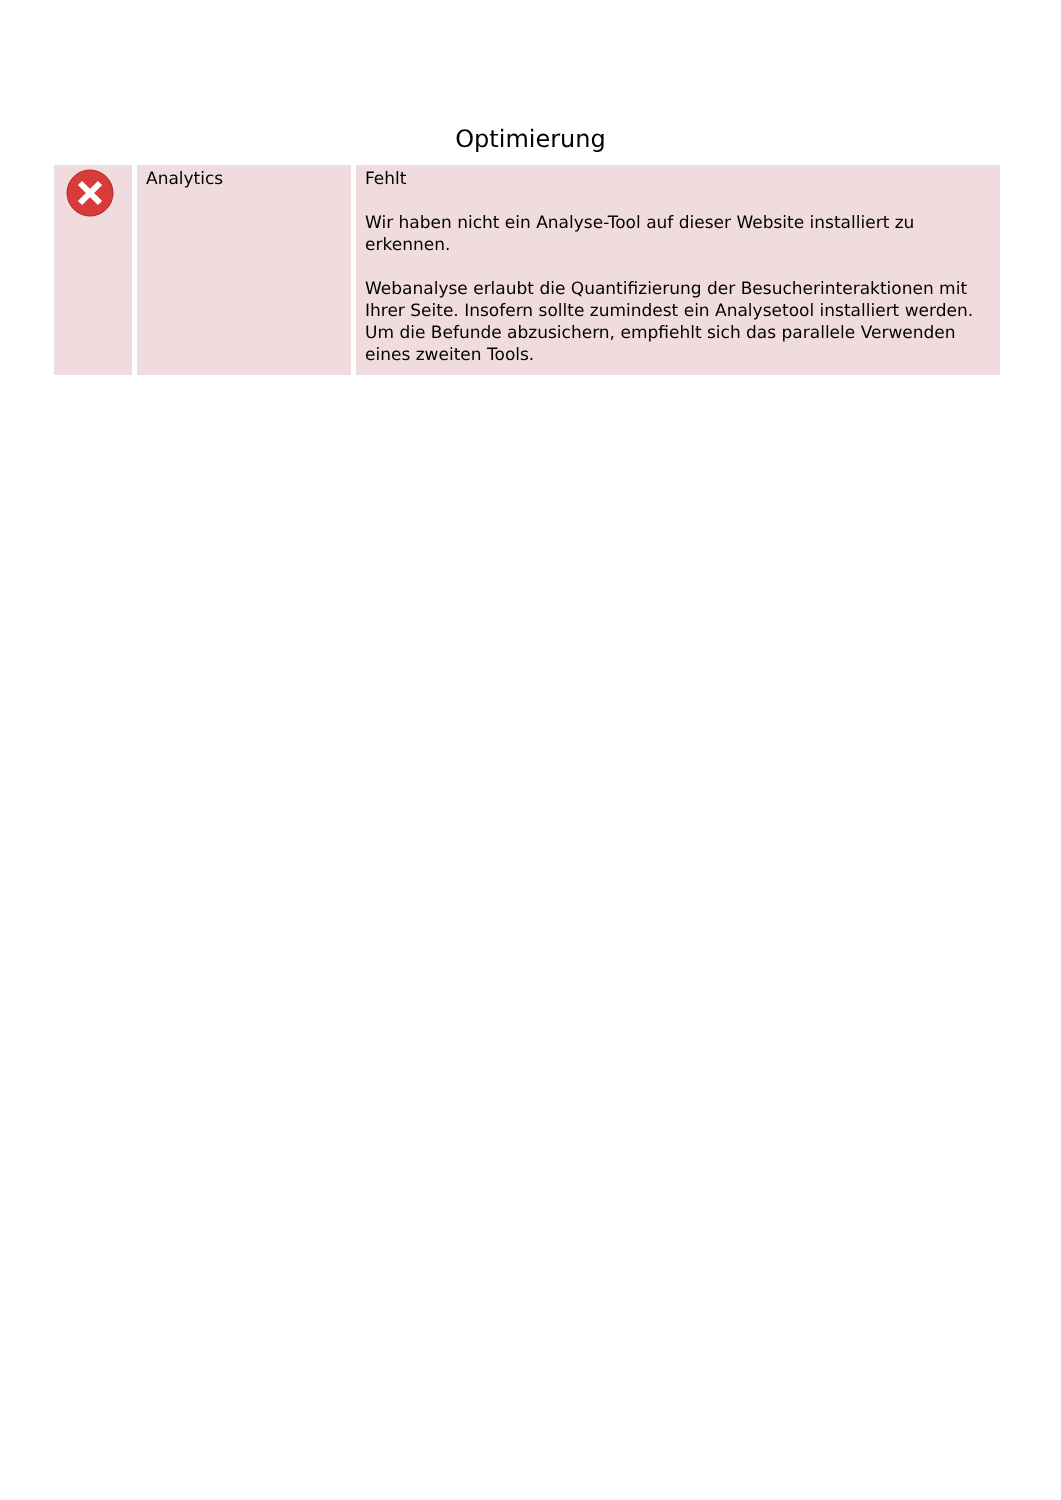Optimierung
| | Analytics | Fehlt Wir haben nicht ein Analyse-Tool auf dieser Website installiert zu erkennen. Webanalyse erlaubt die Quantifizierung der Besucherinteraktionen mit Ihrer Seite. Insofern sollte zumindest ein Analysetool installiert werden. Um die Befunde abzusichern, empfiehlt sich das parallele Verwenden eines zweiten Tools. |